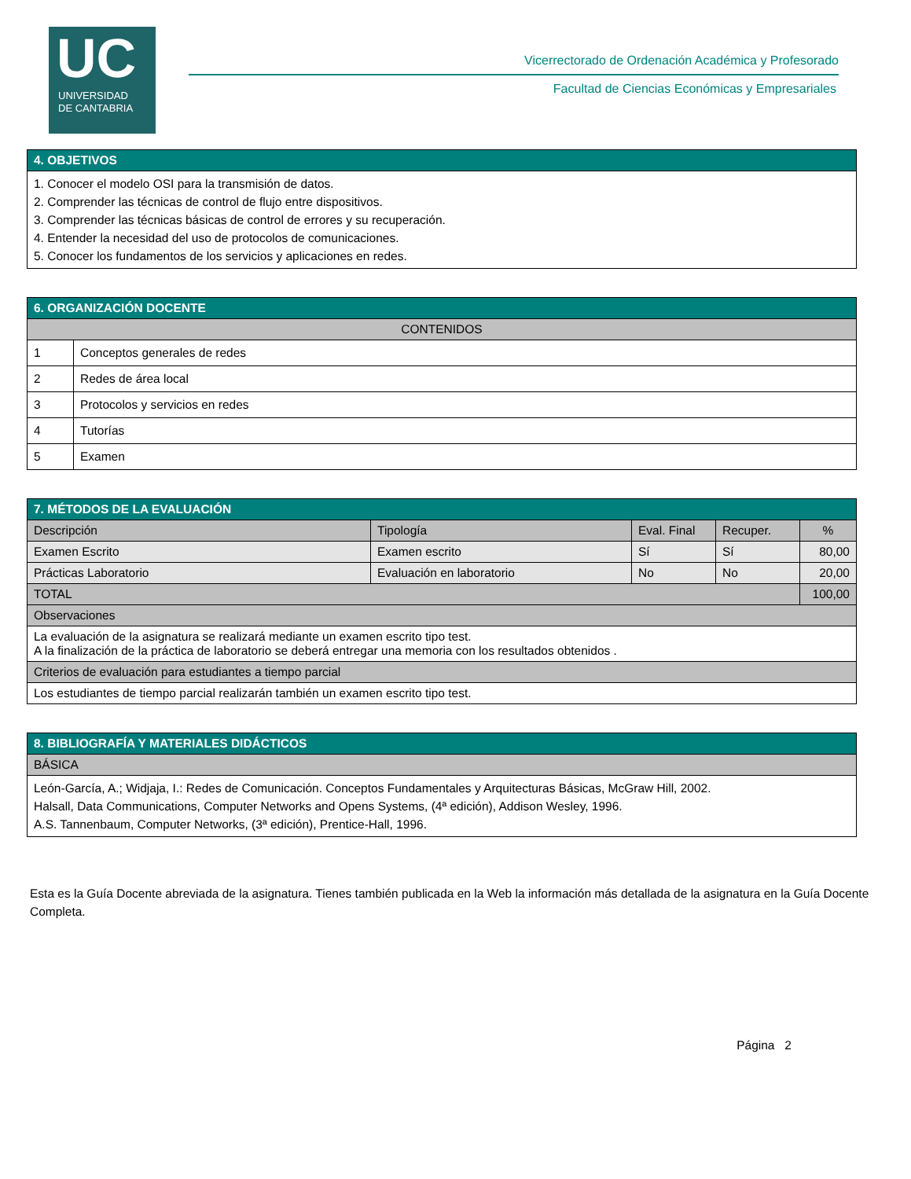UC
UNIVERSIDAD
DE CANTABRIA
Vicerrectorado de Ordenación Académica y Profesorado
Facultad de Ciencias Económicas y Empresariales
| 4. OBJETIVOS |
| --- |
| 1. Conocer el modelo OSI para la transmisión de datos. 2. Comprender las técnicas de control de flujo entre dispositivos. 3. Comprender las técnicas básicas de control de errores y su recuperación. 4. Entender la necesidad del uso de protocolos de comunicaciones. 5. Conocer los fundamentos de los servicios y aplicaciones en redes. |
| 6. ORGANIZACIÓN DOCENTE | |
| --- | --- |
| CONTENIDOS | |
| 1 | Conceptos generales de redes |
| 2 | Redes de área local |
| 3 | Protocolos y servicios en redes |
| 4 | Tutorías |
| 5 | Examen |
| 7. MÉTODOS DE LA EVALUACIÓN | | | | |
| --- | --- | --- | --- | --- |
| Descripción | Tipología | Eval. Final | Recuper. | % |
| Examen Escrito | Examen escrito | Sí | Sí | 80,00 |
| Prácticas Laboratorio | Evaluación en laboratorio | No | No | 20,00 |
| TOTAL | | | | 100,00 |
| Observaciones | | | | |
| La evaluación de la asignatura se realizará mediante un examen escrito tipo test. A la finalización de la práctica de laboratorio se deberá entregar una memoria con los resultados obtenidos . | | | | |
| Criterios de evaluación para estudiantes a tiempo parcial | | | | |
| Los estudiantes de tiempo parcial realizarán también un examen escrito tipo test. | | | | |
| 8. BIBLIOGRAFÍA Y MATERIALES DIDÁCTICOS |
| --- |
| BÁSICA |
| León-García, A.; Widjaja, I.: Redes de Comunicación. Conceptos Fundamentales y Arquitecturas Básicas, McGraw Hill, 2002. Halsall, Data Communications, Computer Networks and Opens Systems, (4ª edición), Addison Wesley, 1996. A.S. Tannenbaum, Computer Networks, (3ª edición), Prentice-Hall, 1996. |
Esta es la Guía Docente abreviada de la asignatura. Tienes también publicada en la Web la información más detallada de la asignatura en la Guía Docente Completa.
Página 2